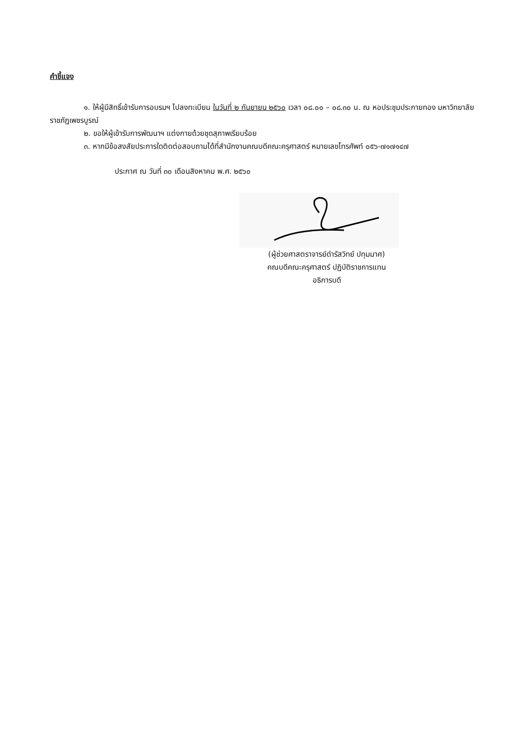คำชี้แจง
๑. ให้ผู้มีสิทธิ์เข้ารับการอบรมฯ ไปลงทะเบียน ในวันที่ ๒ กันยายน ๒๕๖๐ เวลา ๐๘.๐๐ – ๐๘.๓๐ น. ณ หอประชุมประกายทอง มหาวิทยาลัยราชภัฏเพชรบูรณ์
๒. ขอให้ผู้เข้ารับการพัฒนาฯ แต่งกายด้วยชุดสุภาพเรียบร้อย
๓. หากมีข้อสงสัยประการใดติดต่อสอบถามได้ที่สำนักงานคณบดีคณะครุศาสตร์ หมายเลขโทรศัพท์ ๐๕๖-๗๑๗๑๔๗
ประกาศ ณ วันที่ ๓๐ เดือนสิงหาคม พ.ศ. ๒๕๖๐
(ผู้ช่วยศาสตราจารย์ดำรัสวิทย์ ปทุมมาศ)
คณบดีคณะครุศาสตร์ ปฏิบัติราชการแทน
อธิการบดี